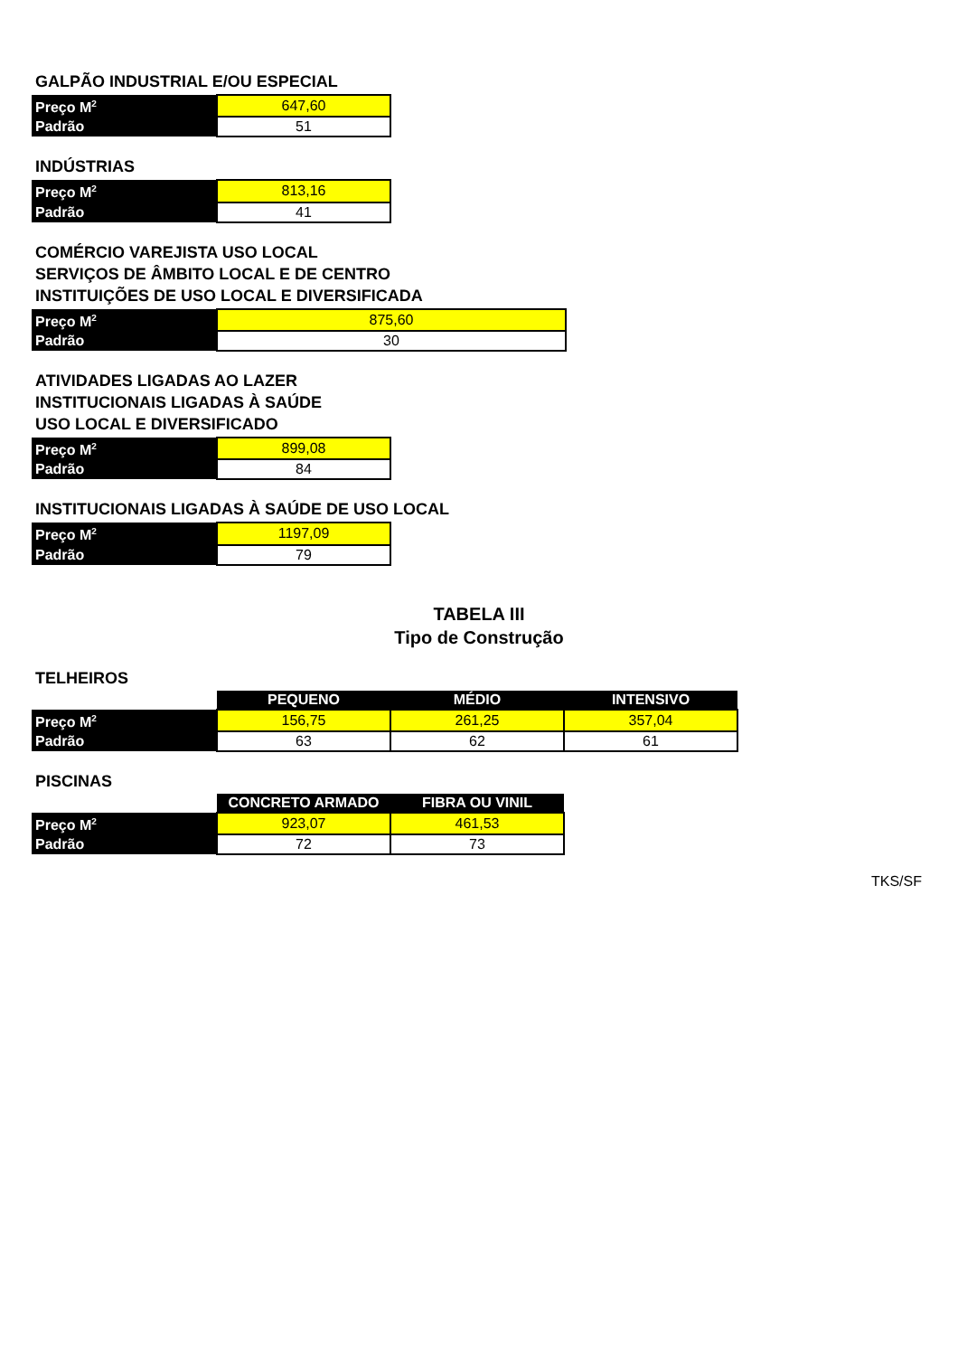GALPÃO INDUSTRIAL E/OU ESPECIAL
| Preço M<sup>2</sup> | 647,60 |
| Padrão | 51 |
INDÚSTRIAS
| Preço M<sup>2</sup> | 813,16 |
| Padrão | 41 |
COMÉRCIO VAREJISTA USO LOCAL
SERVIÇOS DE ÂMBITO LOCAL E DE CENTRO
INSTITUIÇÕES DE USO LOCAL E DIVERSIFICADA
| Preço M<sup>2</sup> | 875,60 |
| Padrão | 30 |
ATIVIDADES LIGADAS AO LAZER
INSTITUCIONAIS LIGADAS À SAÚDE
USO LOCAL E DIVERSIFICADO
| Preço M<sup>2</sup> | 899,08 |
| Padrão | 84 |
INSTITUCIONAIS LIGADAS À SAÚDE DE USO LOCAL
| Preço M<sup>2</sup> | 1197,09 |
| Padrão | 79 |
TABELA III
Tipo de Construção
TELHEIROS
| | PEQUENO | MÉDIO | INTENSIVO |
| --- | --- | --- | --- |
| Preço M<sup>2</sup> | 156,75 | 261,25 | 357,04 |
| Padrão | 63 | 62 | 61 |
PISCINAS
| | CONCRETO ARMADO | FIBRA OU VINIL |
| --- | --- | --- |
| Preço M<sup>2</sup> | 923,07 | 461,53 |
| Padrão | 72 | 73 |
TKS/SF